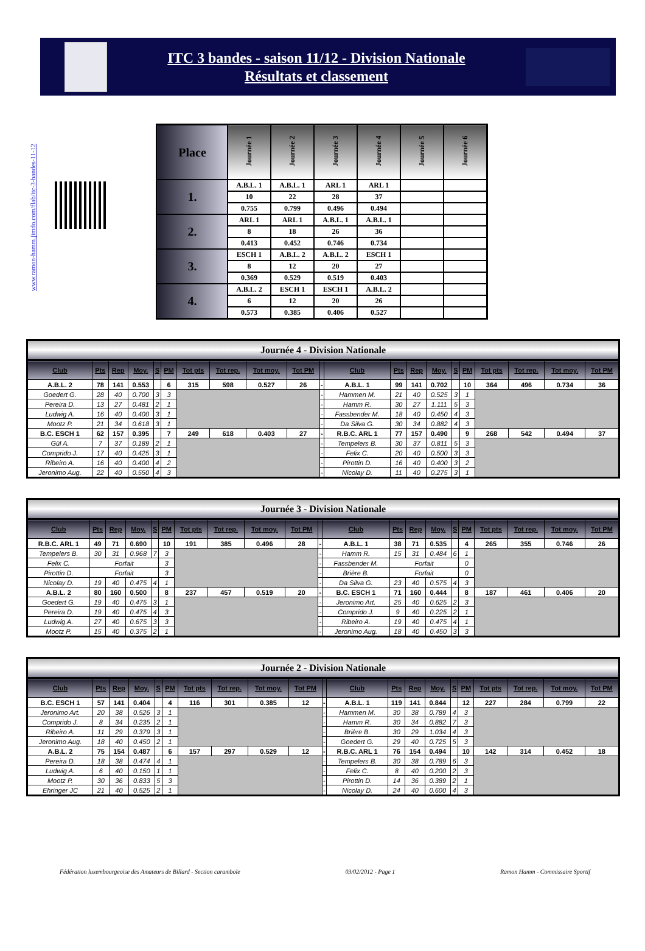ITC 3 bandes - saison 11/12 - Division Nationale
Résultats et classement
www.ramon-hamm.jimdo.com/flab/itc-3-bandes-11-12
| Place | Journée 1 | Journée 2 | Journée 3 | Journée 4 | Journée 5 | Journée 6 |
| --- | --- | --- | --- | --- | --- | --- |
| 1. | A.B.L. 1 | A.B.L. 1 | ARL 1 | ARL 1 | | |
| | 10 | 22 | 28 | 37 | | |
| | 0.755 | 0.799 | 0.496 | 0.494 | | |
| 2. | ARL 1 | ARL 1 | A.B.L. 1 | A.B.L. 1 | | |
| | 8 | 18 | 26 | 36 | | |
| | 0.413 | 0.452 | 0.746 | 0.734 | | |
| 3. | ESCH 1 | A.B.L. 2 | A.B.L. 2 | ESCH 1 | | |
| | 8 | 12 | 20 | 27 | | |
| | 0.369 | 0.529 | 0.519 | 0.403 | | |
| 4. | A.B.L. 2 | ESCH 1 | ESCH 1 | A.B.L. 2 | | |
| | 6 | 12 | 20 | 26 | | |
| | 0.573 | 0.385 | 0.406 | 0.527 | | |
Journée 4 - Division Nationale
| Club | Pts | Rep | Moy. | S | PM | Tot pts | Tot rep. | Tot moy. | Tot PM | | Club | Pts | Rep | Moy. | S | PM | Tot pts | Tot rep. | Tot moy. | Tot PM |
| --- | --- | --- | --- | --- | --- | --- | --- | --- | --- | --- | --- | --- | --- | --- | --- | --- | --- | --- | --- | --- |
| A.B.L. 2 | 78 | 141 | 0.553 | | 6 | 315 | 598 | 0.527 | 26 | - | A.B.L. 1 | 99 | 141 | 0.702 | | 10 | 364 | 496 | 0.734 | 36 |
| Goedert G. | 28 | 40 | 0.700 | 3 | 3 | | | | | - | Hammen M. | 21 | 40 | 0.525 | 3 | 1 | | | | |
| Pereira D. | 13 | 27 | 0.481 | 2 | 1 | | | | | - | Hamm R. | 30 | 27 | 1.111 | 5 | 3 | | | | |
| Ludwig A. | 16 | 40 | 0.400 | 3 | 1 | | | | | - | Fassbender M. | 18 | 40 | 0.450 | 4 | 3 | | | | |
| Mootz P. | 21 | 34 | 0.618 | 3 | 1 | | | | | - | Da Silva G. | 30 | 34 | 0.882 | 4 | 3 | | | | |
| B.C. ESCH 1 | 62 | 157 | 0.395 | | 7 | 249 | 618 | 0.403 | 27 | - | R.B.C. ARL 1 | 77 | 157 | 0.490 | | 9 | 268 | 542 | 0.494 | 37 |
| Gül A. | 7 | 37 | 0.189 | 2 | 1 | | | | | - | Tempelers B. | 30 | 37 | 0.811 | 5 | 3 | | | | |
| Comprido J. | 17 | 40 | 0.425 | 3 | 1 | | | | | - | Felix C. | 20 | 40 | 0.500 | 3 | 3 | | | | |
| Ribeiro A. | 16 | 40 | 0.400 | 4 | 2 | | | | | - | Pirottin D. | 16 | 40 | 0.400 | 3 | 2 | | | | |
| Jeronimo Aug. | 22 | 40 | 0.550 | 4 | 3 | | | | | - | Nicolay D. | 11 | 40 | 0.275 | 3 | 1 | | | | |
Journée 3 - Division Nationale
| Club | Pts | Rep | Moy. | S | PM | Tot pts | Tot rep. | Tot moy. | Tot PM | | Club | Pts | Rep | Moy. | S | PM | Tot pts | Tot rep. | Tot moy. | Tot PM |
| --- | --- | --- | --- | --- | --- | --- | --- | --- | --- | --- | --- | --- | --- | --- | --- | --- | --- | --- | --- | --- |
| R.B.C. ARL 1 | 49 | 71 | 0.690 | | 10 | 191 | 385 | 0.496 | 28 | - | A.B.L. 1 | 38 | 71 | 0.535 | | 4 | 265 | 355 | 0.746 | 26 |
| Tempelers B. | 30 | 31 | 0.968 | 7 | 3 | | | | | - | Hamm R. | 15 | 31 | 0.484 | 6 | 1 | | | | |
| Felix C. | Forfait | | | | 3 | | | | | - | Fassbender M. | Forfait | | | | 0 | | | | |
| Pirottin D. | Forfait | | | | 3 | | | | | - | Brière B. | Forfait | | | | 0 | | | | |
| Nicolay D. | 19 | 40 | 0.475 | 4 | 1 | | | | | - | Da Silva G. | 23 | 40 | 0.575 | 4 | 3 | | | | |
| A.B.L. 2 | 80 | 160 | 0.500 | | 8 | 237 | 457 | 0.519 | 20 | - | B.C. ESCH 1 | 71 | 160 | 0.444 | | 8 | 187 | 461 | 0.406 | 20 |
| Goedert G. | 19 | 40 | 0.475 | 3 | 1 | | | | | - | Jeronimo Art. | 25 | 40 | 0.625 | 2 | 3 | | | | |
| Pereira D. | 19 | 40 | 0.475 | 4 | 3 | | | | | - | Comprido J. | 9 | 40 | 0.225 | 2 | 1 | | | | |
| Ludwig A. | 27 | 40 | 0.675 | 3 | 3 | | | | | - | Ribeiro A. | 19 | 40 | 0.475 | 4 | 1 | | | | |
| Mootz P. | 15 | 40 | 0.375 | 2 | 1 | | | | | - | Jeronimo Aug. | 18 | 40 | 0.450 | 3 | 3 | | | | |
Journée 2 - Division Nationale
| Club | Pts | Rep | Moy. | S | PM | Tot pts | Tot rep. | Tot moy. | Tot PM | | Club | Pts | Rep | Moy. | S | PM | Tot pts | Tot rep. | Tot moy. | Tot PM |
| --- | --- | --- | --- | --- | --- | --- | --- | --- | --- | --- | --- | --- | --- | --- | --- | --- | --- | --- | --- | --- |
| B.C. ESCH 1 | 57 | 141 | 0.404 | | 4 | 116 | 301 | 0.385 | 12 | - | A.B.L. 1 | 119 | 141 | 0.844 | | 12 | 227 | 284 | 0.799 | 22 |
| Jeronimo Art. | 20 | 38 | 0.526 | 3 | 1 | | | | | - | Hammen M. | 30 | 38 | 0.789 | 4 | 3 | | | | |
| Comprido J. | 8 | 34 | 0.235 | 2 | 1 | | | | | - | Hamm R. | 30 | 34 | 0.882 | 7 | 3 | | | | |
| Ribeiro A. | 11 | 29 | 0.379 | 3 | 1 | | | | | - | Brière B. | 30 | 29 | 1.034 | 4 | 3 | | | | |
| Jeronimo Aug. | 18 | 40 | 0.450 | 2 | 1 | | | | | - | Goedert G. | 29 | 40 | 0.725 | 5 | 3 | | | | |
| A.B.L. 2 | 75 | 154 | 0.487 | | 6 | 157 | 297 | 0.529 | 12 | - | R.B.C. ARL 1 | 76 | 154 | 0.494 | | 10 | 142 | 314 | 0.452 | 18 |
| Pereira D. | 18 | 38 | 0.474 | 4 | 1 | | | | | - | Tempelers B. | 30 | 38 | 0.789 | 6 | 3 | | | | |
| Ludwig A. | 6 | 40 | 0.150 | 1 | 1 | | | | | - | Felix C. | 8 | 40 | 0.200 | 2 | 3 | | | | |
| Mootz P. | 30 | 36 | 0.833 | 5 | 3 | | | | | - | Pirottin D. | 14 | 36 | 0.389 | 2 | 1 | | | | |
| Ehringer JC | 21 | 40 | 0.525 | 2 | 1 | | | | | - | Nicolay D. | 24 | 40 | 0.600 | 4 | 3 | | | | |
Fédération luxembourgeoise des Amateurs de Billard - Section carambole 03/02/2012 - Page 1 Ramon Hamm - Commissaire Sportif